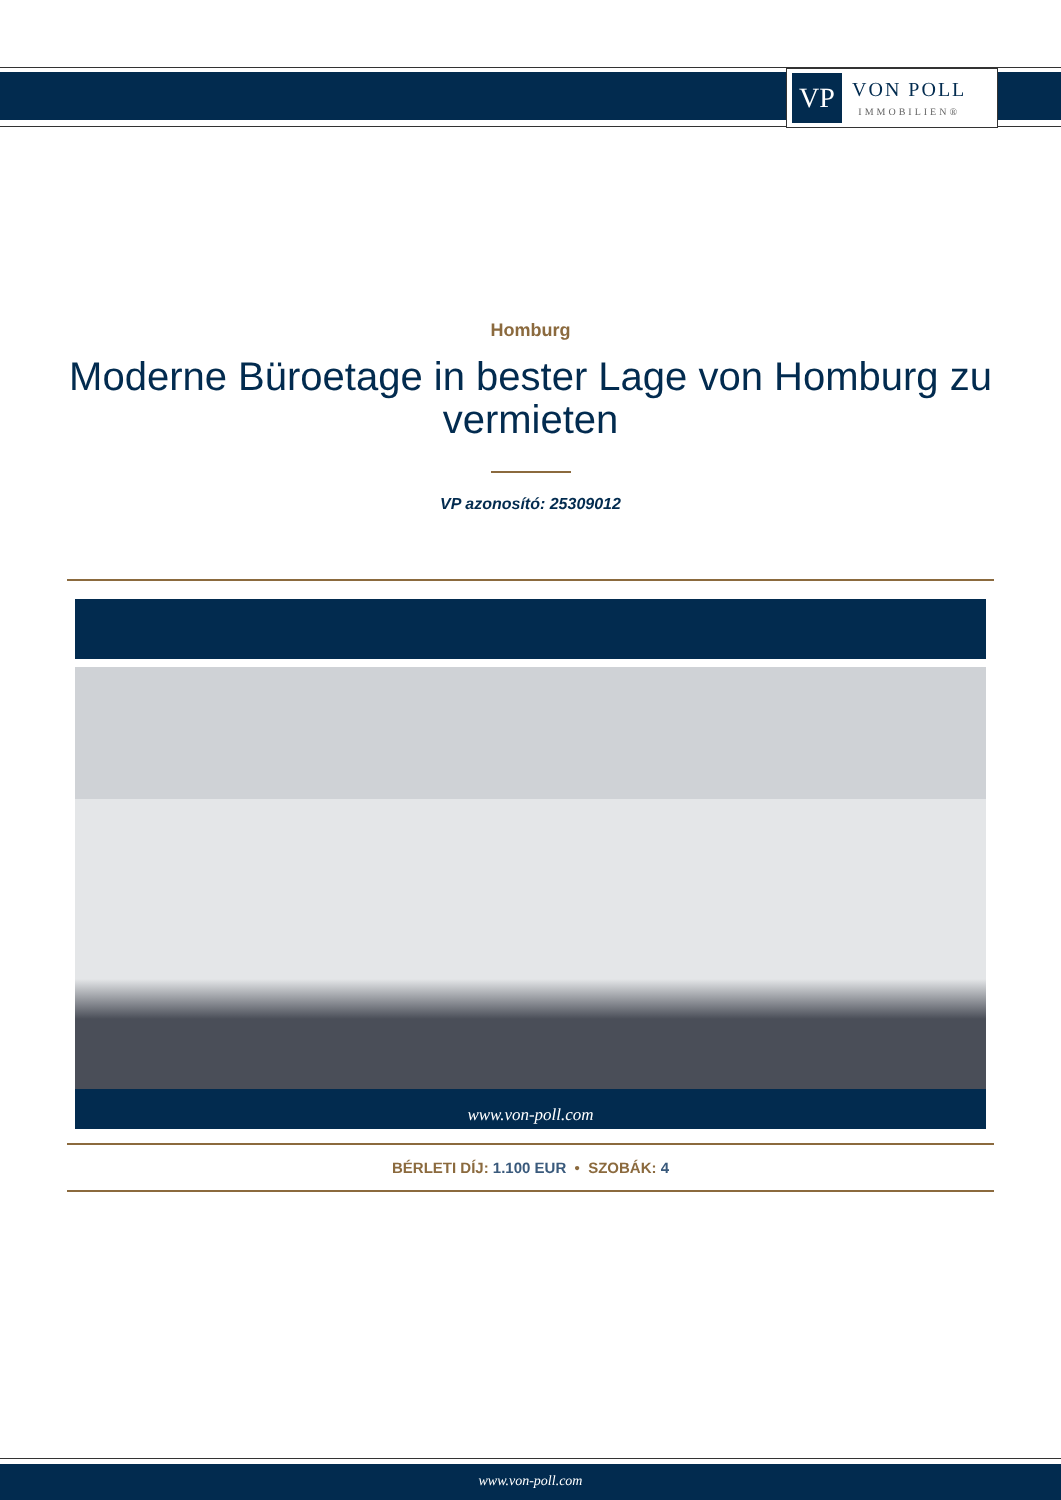VP
VON POLL
IMMOBILIEN®
Homburg
Moderne Büroetage in bester Lage von Homburg zu vermieten
VP azonosító: 25309012
www.von-poll.com
BÉRLETI DÍJ: 1.100 EUR • SZOBÁK: 4
www.von-poll.com